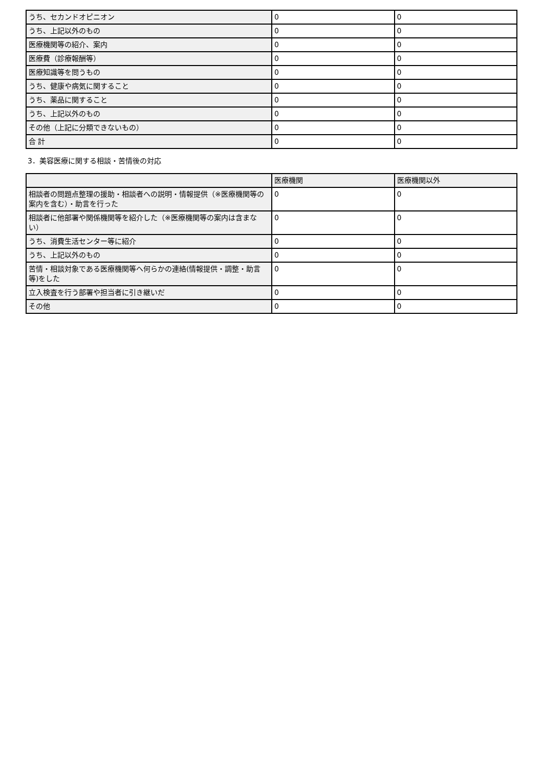| うち、セカンドオピニオン | 0 | 0 |
| うち、上記以外のもの | 0 | 0 |
| 医療機関等の紹介、案内 | 0 | 0 |
| 医療費（診療報酬等） | 0 | 0 |
| 医療知識等を問うもの | 0 | 0 |
| うち、健康や病気に関すること | 0 | 0 |
| うち、薬品に関すること | 0 | 0 |
| うち、上記以外のもの | 0 | 0 |
| その他（上記に分類できないもの） | 0 | 0 |
| 合 計 | 0 | 0 |
3．美容医療に関する相談・苦情後の対応
| | 医療機関 | 医療機関以外 |
| --- | --- | --- |
| 相談者の問題点整理の援助・相談者への説明・情報提供（※医療機関等の案内を含む）・助言を行った | 0 | 0 |
| 相談者に他部署や関係機関等を紹介した（※医療機関等の案内は含まない） | 0 | 0 |
| うち、消費生活センター等に紹介 | 0 | 0 |
| うち、上記以外のもの | 0 | 0 |
| 苦情・相談対象である医療機関等へ何らかの連絡(情報提供・調整・助言等)をした | 0 | 0 |
| 立入検査を行う部署や担当者に引き継いだ | 0 | 0 |
| その他 | 0 | 0 |